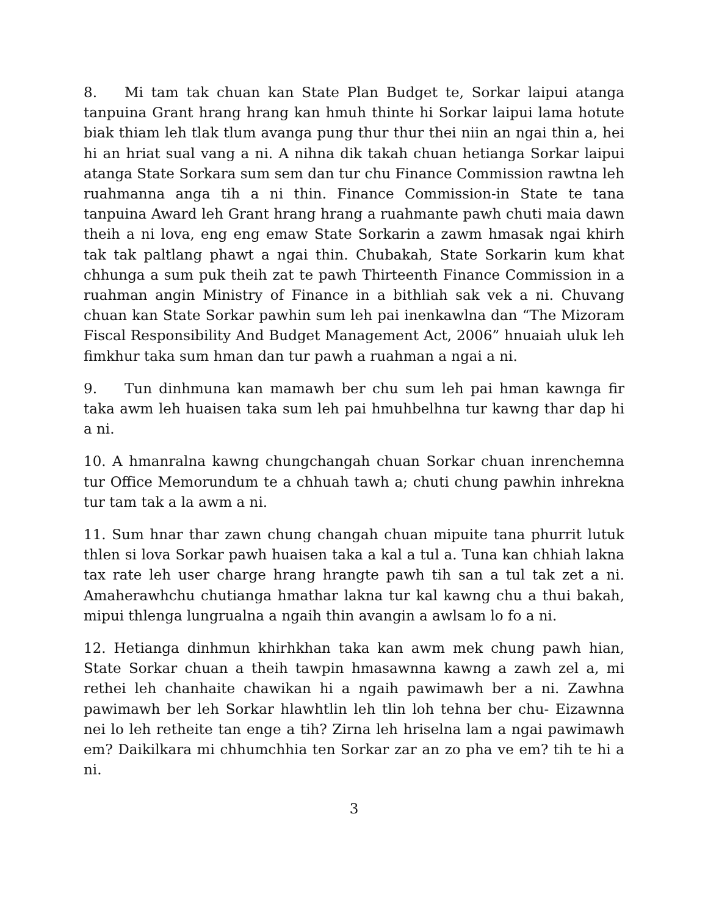8. Mi tam tak chuan kan State Plan Budget te, Sorkar laipui atanga tanpuina Grant hrang hrang kan hmuh thinte hi Sorkar laipui lama hotute biak thiam leh tlak tlum avanga pung thur thur thei niin an ngai thin a, hei hi an hriat sual vang a ni. A nihna dik takah chuan hetianga Sorkar laipui atanga State Sorkara sum sem dan tur chu Finance Commission rawtna leh ruahmanna anga tih a ni thin. Finance Commission-in State te tana tanpuina Award leh Grant hrang hrang a ruahmante pawh chuti maia dawn theih a ni lova, eng eng emaw State Sorkarin a zawm hmasak ngai khirh tak tak paltlang phawt a ngai thin. Chubakah, State Sorkarin kum khat chhunga a sum puk theih zat te pawh Thirteenth Finance Commission in a ruahman angin Ministry of Finance in a bithliah sak vek a ni. Chuvang chuan kan State Sorkar pawhin sum leh pai inenkawlna dan “The Mizoram Fiscal Responsibility And Budget Management Act, 2006” hnuaiah uluk leh fimkhur taka sum hman dan tur pawh a ruahman a ngai a ni.
9. Tun dinhmuna kan mamawh ber chu sum leh pai hman kawnga fir taka awm leh huaisen taka sum leh pai hmuhbelhna tur kawng thar dap hi a ni.
10. A hmanralna kawng chungchangah chuan Sorkar chuan inrenchemna tur Office Memorundum te a chhuah tawh a; chuti chung pawhin inhrekna tur tam tak a la awm a ni.
11. Sum hnar thar zawn chung changah chuan mipuite tana phurrit lutuk thlen si lova Sorkar pawh huaisen taka a kal a tul a. Tuna kan chhiah lakna tax rate leh user charge hrang hrangte pawh tih san a tul tak zet a ni. Amaherawhchu chutianga hmathar lakna tur kal kawng chu a thui bakah, mipui thlenga lungrualna a ngaih thin avangin a awlsam lo fo a ni.
12. Hetianga dinhmun khirhkhan taka kan awm mek chung pawh hian, State Sorkar chuan a theih tawpin hmasawnna kawng a zawh zel a, mi rethei leh chanhaite chawikan hi a ngaih pawimawh ber a ni. Zawhna pawimawh ber leh Sorkar hlawhtlin leh tlin loh tehna ber chu- Eizawnna nei lo leh retheite tan enge a tih? Zirna leh hriselna lam a ngai pawimawh em? Daikilkara mi chhumchhia ten Sorkar zar an zo pha ve em? tih te hi a ni.
3